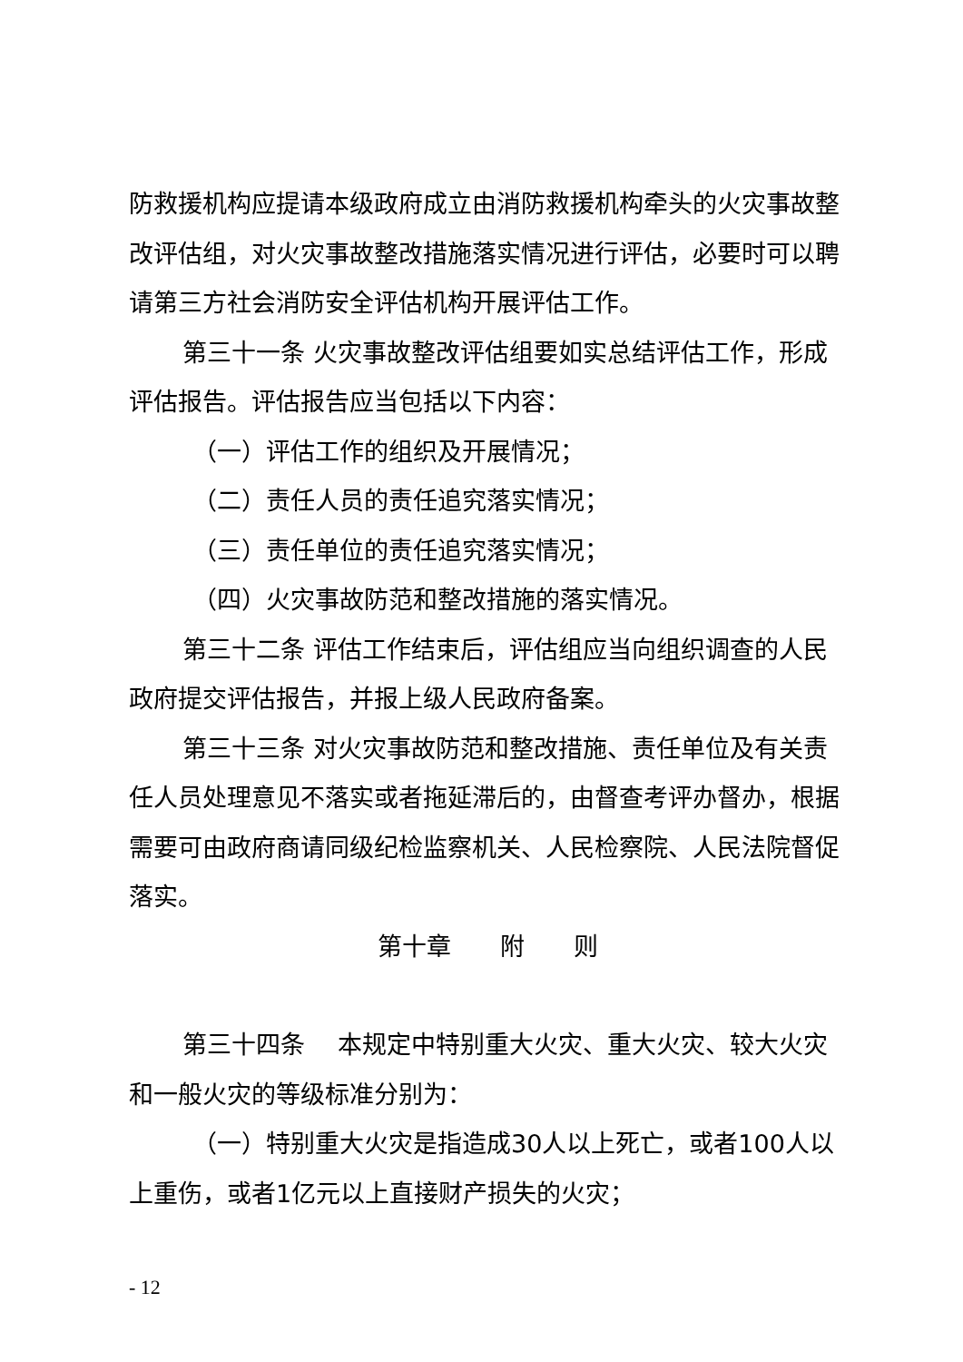防救援机构应提请本级政府成立由消防救援机构牵头的火灾事故整改评估组，对火灾事故整改措施落实情况进行评估，必要时可以聘请第三方社会消防安全评估机构开展评估工作。
第三十一条 火灾事故整改评估组要如实总结评估工作，形成评估报告。评估报告应当包括以下内容：
（一）评估工作的组织及开展情况；
（二）责任人员的责任追究落实情况；
（三）责任单位的责任追究落实情况；
（四）火灾事故防范和整改措施的落实情况。
第三十二条 评估工作结束后，评估组应当向组织调查的人民政府提交评估报告，并报上级人民政府备案。
第三十三条 对火灾事故防范和整改措施、责任单位及有关责任人员处理意见不落实或者拖延滞后的，由督查考评办督办，根据需要可由政府商请同级纪检监察机关、人民检察院、人民法院督促落实。
第十章　　附　　则
第三十四条　 本规定中特别重大火灾、重大火灾、较大火灾和一般火灾的等级标准分别为：
（一）特别重大火灾是指造成30人以上死亡，或者100人以上重伤，或者1亿元以上直接财产损失的火灾；
- 12